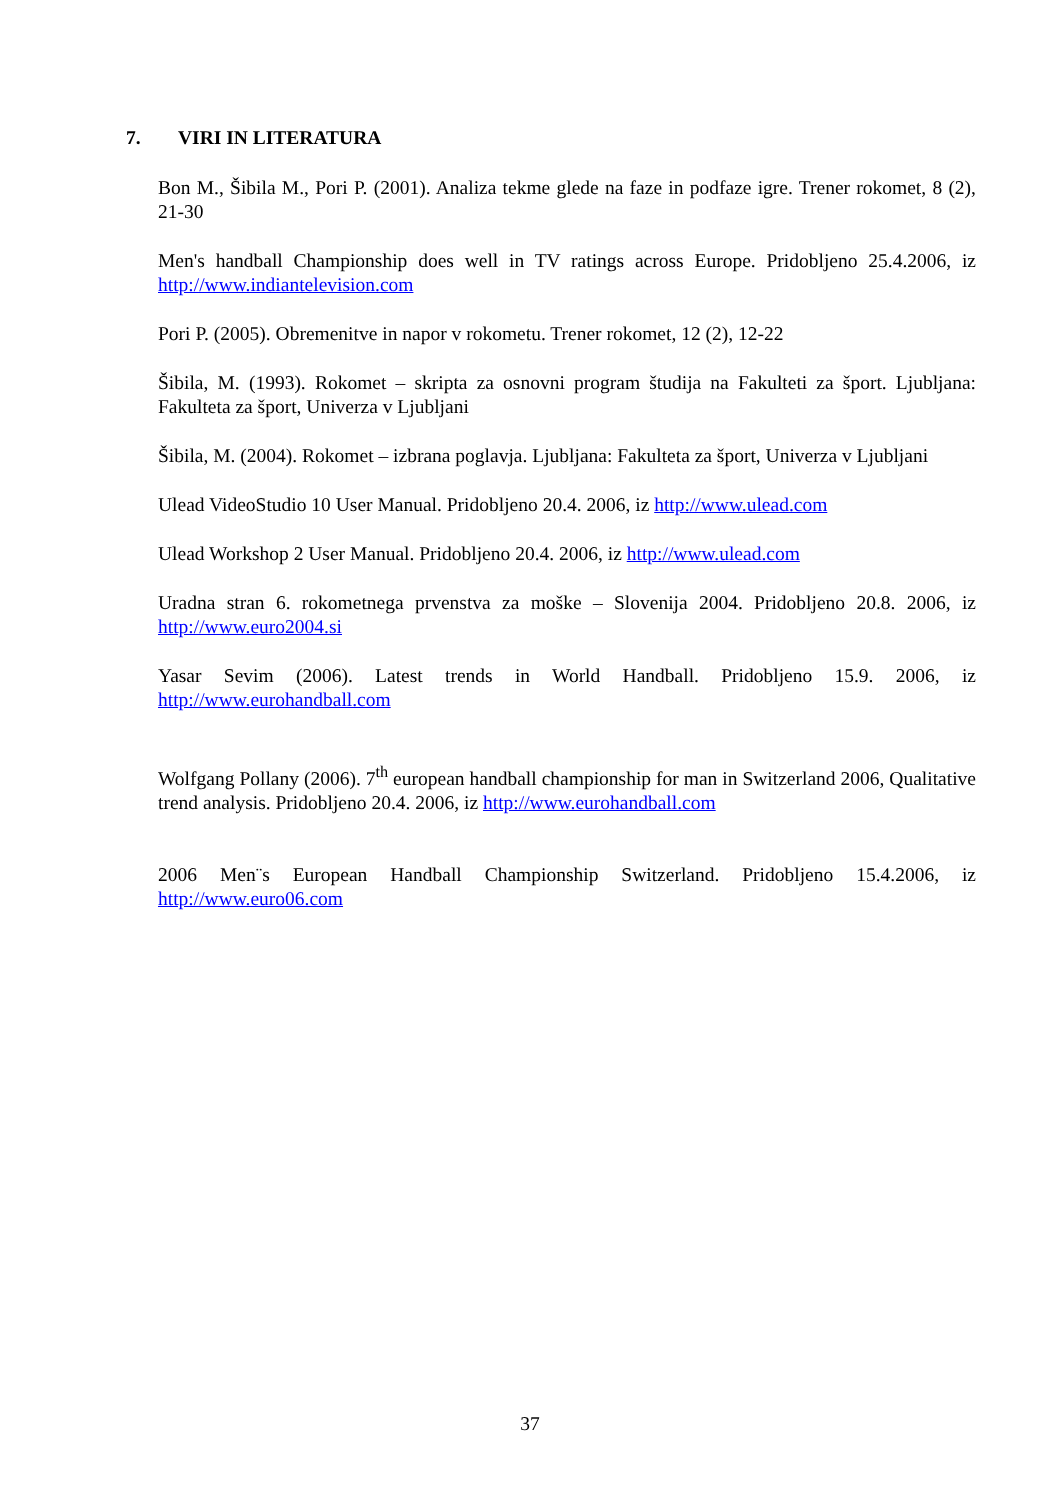7. VIRI IN LITERATURA
Bon M., Šibila M., Pori P. (2001). Analiza tekme glede na faze in podfaze igre. Trener rokomet, 8 (2), 21-30
Men's handball Championship does well in TV ratings across Europe. Pridobljeno 25.4.2006, iz http://www.indiantelevision.com
Pori P. (2005). Obremenitve in napor v rokometu. Trener rokomet, 12 (2), 12-22
Šibila, M. (1993). Rokomet – skripta za osnovni program študija na Fakulteti za šport. Ljubljana: Fakulteta za šport, Univerza v Ljubljani
Šibila, M. (2004). Rokomet – izbrana poglavja. Ljubljana: Fakulteta za šport, Univerza v Ljubljani
Ulead VideoStudio 10 User Manual. Pridobljeno 20.4. 2006, iz http://www.ulead.com
Ulead Workshop 2 User Manual. Pridobljeno 20.4. 2006, iz http://www.ulead.com
Uradna stran 6. rokometnega prvenstva za moške – Slovenija 2004. Pridobljeno 20.8. 2006, iz http://www.euro2004.si
Yasar Sevim (2006). Latest trends in World Handball. Pridobljeno 15.9. 2006, iz http://www.eurohandball.com
Wolfgang Pollany (2006). 7<sup>th</sup> european handball championship for man in Switzerland 2006, Qualitative trend analysis. Pridobljeno 20.4. 2006, iz http://www.eurohandball.com
2006 Men¨s European Handball Championship Switzerland. Pridobljeno 15.4.2006, iz http://www.euro06.com
37